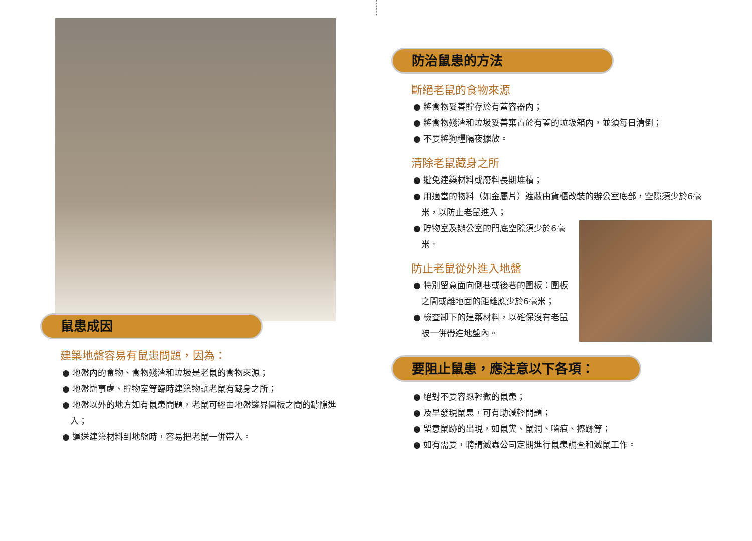鼠患成因
建築地盤容易有鼠患問題，因為：
● 地盤內的食物、食物殘渣和垃圾是老鼠的食物來源；
● 地盤辦事處、貯物室等臨時建築物讓老鼠有藏身之所；
● 地盤以外的地方如有鼠患問題，老鼠可經由地盤邊界圍板之間的罅隙進入；
● 運送建築材料到地盤時，容易把老鼠一併帶入。
防治鼠患的方法
斷絕老鼠的食物來源
● 將食物妥善貯存於有蓋容器內；
● 將食物殘渣和垃圾妥善棄置於有蓋的垃圾箱內，並須每日清倒；
● 不要將狗糧隔夜擺放。
清除老鼠藏身之所
● 避免建築材料或廢料長期堆積；
● 用適當的物料（如金屬片）遮蔽由貨櫃改裝的辦公室底部，空隙須少於6毫米，以防止老鼠進入；
● 貯物室及辦公室的門底空隙須少於6毫米。
防止老鼠從外進入地盤
● 特別留意面向側巷或後巷的圍板：圍板之間或離地面的距離應少於6毫米；
● 檢查卸下的建築材料，以確保沒有老鼠被一併帶進地盤內。
要阻止鼠患，應注意以下各項：
● 絕對不要容忍輕微的鼠患；
● 及早發現鼠患，可有助減輕問題；
● 留意鼠跡的出現，如鼠糞、鼠洞、嚙痕、擦跡等；
● 如有需要，聘請滅蟲公司定期進行鼠患調查和滅鼠工作。